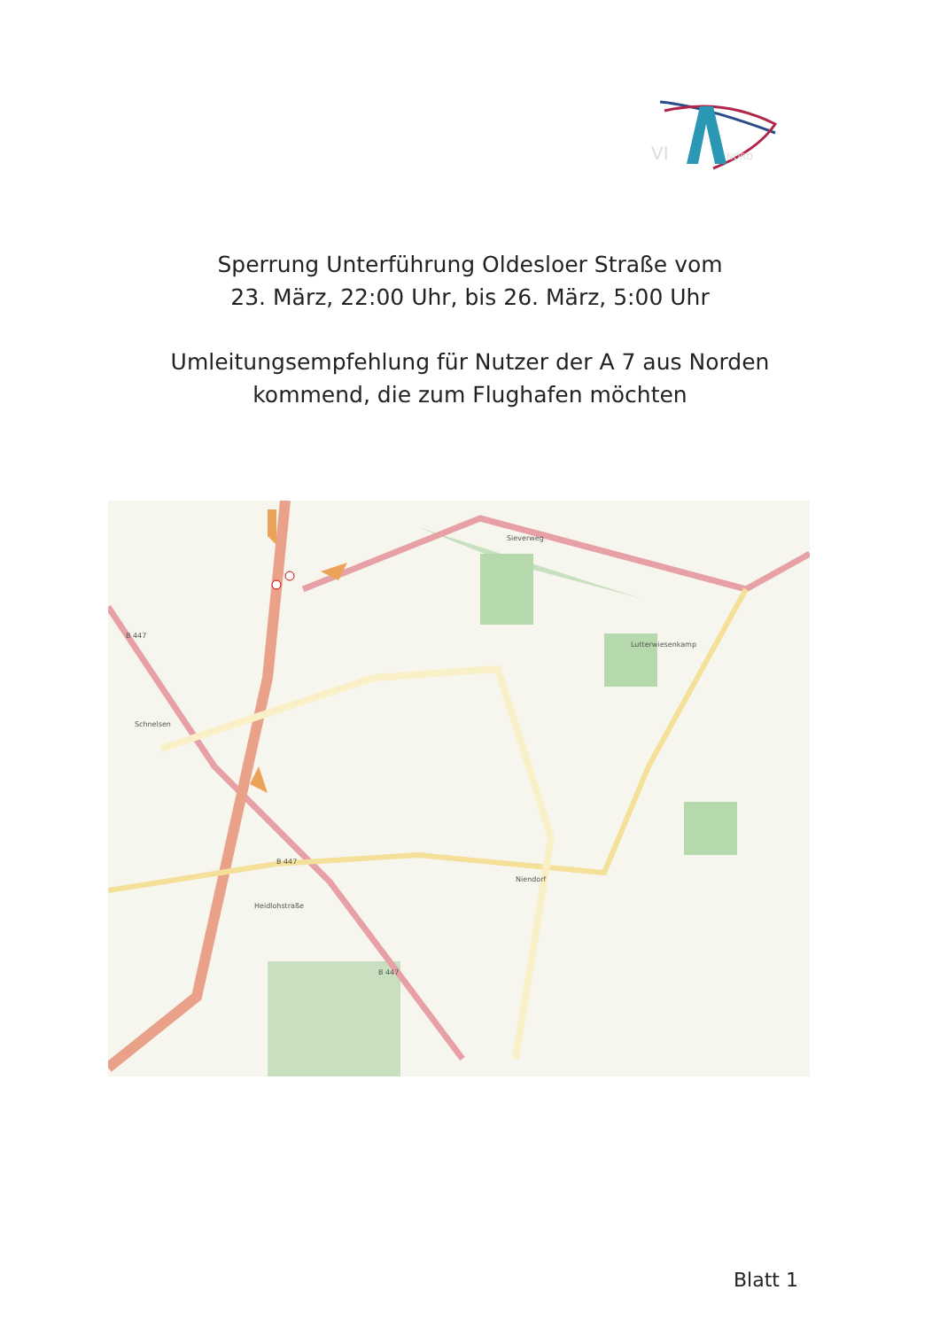VI
NORD
Sperrung Unterführung Oldesloer Straße vom
23. März, 22:00 Uhr, bis 26. März, 5:00 Uhr
Umleitungsempfehlung für Nutzer der A 7 aus Norden
kommend, die zum Flughafen möchten
B 447
B 447
B 447
Schnelsen
Niendorf
Sieverweg
Lutterwiesenkamp
Heidlohstraße
Blatt 1